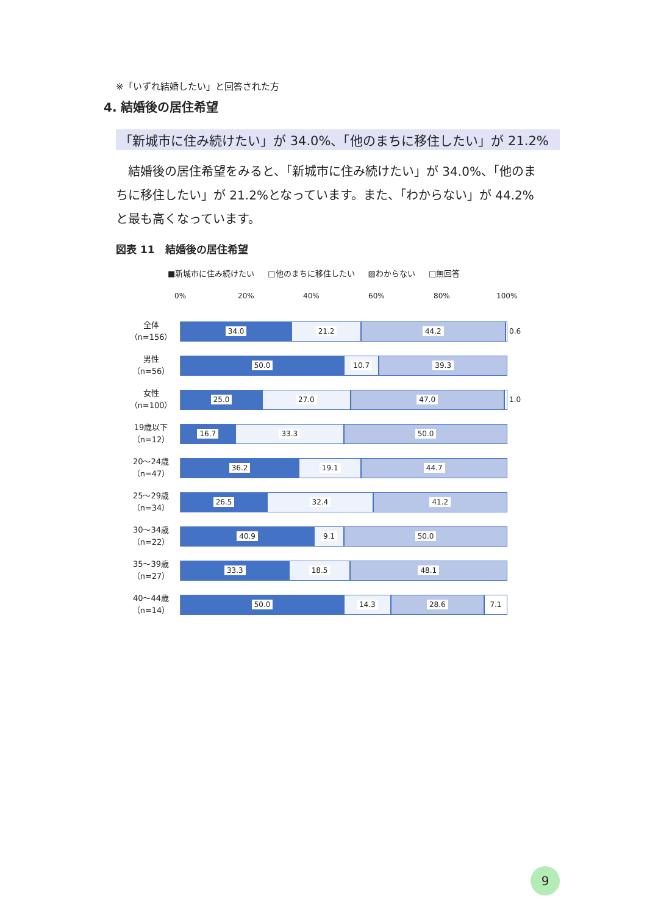※「いずれ結婚したい」と回答された方
4. 結婚後の居住希望
「新城市に住み続けたい」が 34.0%、「他のまちに移住したい」が 21.2%
　結婚後の居住希望をみると、「新城市に住み続けたい」が 34.0%、「他のまちに移住したい」が 21.2%となっています。また、「わからない」が 44.2%と最も高くなっています。
図表 11　結婚後の居住希望
■新城市に住み続けたい □他のまちに移住したい ▨わからない □無回答
0% 20% 40% 60% 80% 100%
全体
（n=156）
34.0 21.2 44.2
0.6
男性
（n=56）
50.0 10.7 39.3
女性
（n=100）
25.0 27.0 47.0
1.0
19歳以下
（n=12）
16.7 33.3 50.0
20～24歳
（n=47）
36.2 19.1 44.7
25～29歳
（n=34）
26.5 32.4 41.2
30～34歳
（n=22）
40.9 9.1 50.0
35～39歳
（n=27）
33.3 18.5 48.1
40～44歳
（n=14）
50.0 14.3 28.6 7.1
9